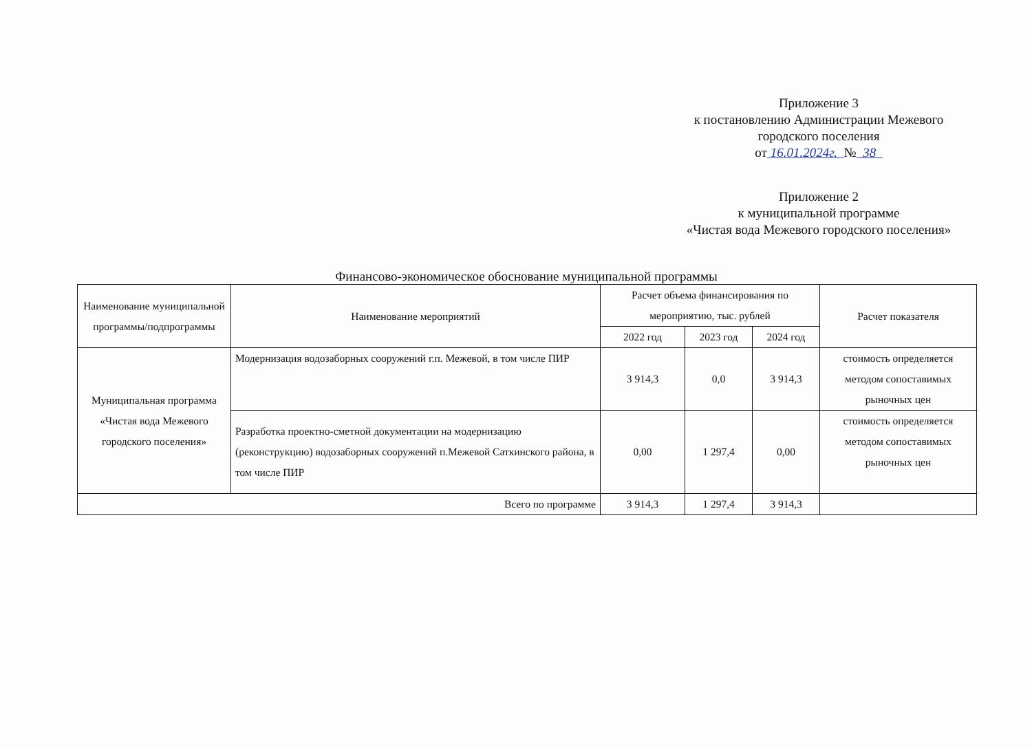Приложение 3
к постановлению Администрации Межевого
городского поселения
от 16.01.2024г. № 38
Приложение 2
к муниципальной программе
«Чистая вода Межевого городского поселения»
Финансово-экономическое обоснование муниципальной программы
| Наименование муниципальной программы/подпрограммы | Наименование мероприятий | Расчет объема финансирования по мероприятию, тыс. рублей | | | Расчет показателя |
| --- | --- | --- | --- | --- | --- |
| | | 2022 год | 2023 год | 2024 год | |
| Муниципальная программа «Чистая вода Межевого городского поселения» | Модернизация водозаборных сооружений г.п. Межевой, в том числе ПИР | 3 914,3 | 0,0 | 3 914,3 | стоимость определяется методом сопоставимых рыночных цен |
| | Разработка проектно-сметной документации на модернизацию (реконструкцию) водозаборных сооружений п.Межевой Саткинского района, в том числе ПИР | 0,00 | 1 297,4 | 0,00 | стоимость определяется методом сопоставимых рыночных цен |
| Всего по программе | | 3 914,3 | 1 297,4 | 3 914,3 | |